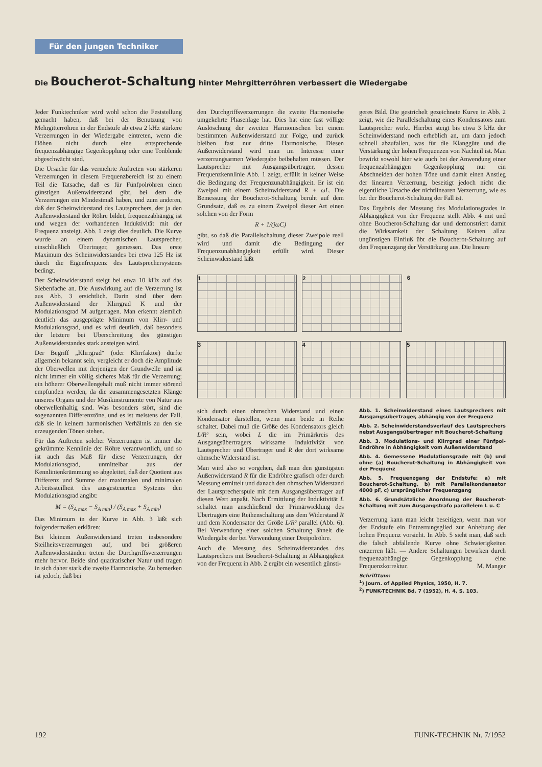Für den jungen Techniker
Die Boucherot-Schaltung hinter Mehrgitterröhren verbessert die Wiedergabe
Jeder Funktechniker wird wohl schon die Feststellung gemacht haben, daß bei der Benutzung von Mehrgitterröhren in der Endstufe ab etwa 2 kHz stärkere Verzerrungen in der Wiedergabe eintreten, wenn die Höhen nicht durch eine entsprechende frequenzabhängige Gegenkopplung oder eine Tonblende abgeschwächt sind.
Die Ursache für das vermehrte Auftreten von stärkeren Verzerrungen in diesem Frequenzbereich ist zu einem Teil die Tatsache, daß es für Fünfpolröhren einen günstigen Außenwiderstand gibt, bei dem die Verzerrungen ein Mindestmaß haben, und zum anderen, daß der Scheinwiderstand des Lautsprechers, der ja den Außenwiderstand der Röhre bildet, frequenzabhängig ist und wegen der vorhandenen Induktivität mit der Frequenz ansteigt. Abb. 1 zeigt dies deutlich. Die Kurve wurde an einem dynamischen Lautsprecher, einschließlich Übertrager, gemessen. Das erste Maximum des Scheinwiderstandes bei etwa 125 Hz ist durch die Eigenfrequenz des Lautsprechersystems bedingt.
Der Scheinwiderstand steigt bei etwa 10 kHz auf das Siebenfache an. Die Auswirkung auf die Verzerrung ist aus Abb. 3 ersichtlich. Darin sind über dem Außenwiderstand der Klirrgrad K und der Modulationsgrad M aufgetragen. Man erkennt ziemlich deutlich das ausgeprägte Minimum von Klirr- und Modulationsgrad, und es wird deutlich, daß besonders der letztere bei Überschreitung des günstigen Außenwiderstandes stark ansteigen wird.
Der Begriff „Klirrgrad“ (oder Klirrfaktor) dürfte allgemein bekannt sein, vergleicht er doch die Amplitude der Oberwellen mit derjenigen der Grundwelle und ist nicht immer ein völlig sicheres Maß für die Verzerrung; ein höherer Oberwellengehalt muß nicht immer störend empfunden werden, da die zusammengesetzten Klänge unseres Organs und der Musikinstrumente von Natur aus oberwellenhaltig sind. Was besonders stört, sind die sogenannten Differenztöne, und es ist meistens der Fall, daß sie in keinem harmonischen Verhältnis zu den sie erzeugenden Tönen stehen.
Für das Auftreten solcher Verzerrungen ist immer die gekrümmte Kennlinie der Röhre verantwortlich, und so ist auch das Maß für diese Verzerrungen, der Modulationsgrad, unmittelbar aus der Kennlinienkrümmung so abgeleitet, daß der Quotient aus Differenz und Summe der maximalen und minimalen Arbeitssteilheit des ausgesteuerten Systems den Modulationsgrad angibt:
M = (S<sub>A max</sub> − S<sub>A min</sub>) / (S<sub>A max</sub> + S<sub>A min</sub>)
Das Minimum in der Kurve in Abb. 3 läßt sich folgendermaßen erklären:
Bei kleinem Außenwiderstand treten insbesondere Steilheitsverzerrungen auf, und bei größeren Außenwiderständen treten die Durchgriffsverzerrungen mehr hervor. Beide sind quadratischer Natur und tragen in sich daher stark die zweite Harmonische. Zu bemerken ist jedoch, daß bei
den Durchgriffsverzerrungen die zweite Harmonische umgekehrte Phasenlage hat. Dies hat eine fast völlige Auslöschung der zweiten Harmonischen bei einem bestimmten Außenwiderstand zur Folge, und zurück bleiben fast nur dritte Harmonische. Diesen Außenwiderstand wird man im Interesse einer verzerrungsarmen Wiedergabe beibehalten müssen. Der Lautsprecher mit Ausgangsübertrager, dessen Frequenzkennlinie Abb. 1 zeigt, erfüllt in keiner Weise die Bedingung der Frequenzunabhängigkeit. Er ist ein Zweipol mit einem Scheinwiderstand R + ωL. Die Bemessung der Boucherot-Schaltung beruht auf dem Grundsatz, daß es zu einem Zweipol dieser Art einen solchen von der Form
R + 1/(jωC)
gibt, so daß die Parallelschaltung dieser Zweipole reell wird und damit die Bedingung der Frequenzunabhängigkeit erfüllt wird. Dieser Scheinwiderstand läßt
geres Bild. Die gestrichelt gezeichnete Kurve in Abb. 2 zeigt, wie die Parallelschaltung eines Kondensators zum Lautsprecher wirkt. Hierbei steigt bis etwa 3 kHz der Scheinwiderstand noch erheblich an, um dann jedoch schnell abzufallen, was für die Klanggüte und die Verstärkung der hohen Frequenzen von Nachteil ist. Man bewirkt sowohl hier wie auch bei der Anwendung einer frequenzabhängigen Gegenkopplung nur ein Abschneiden der hohen Töne und damit einen Anstieg der linearen Verzerrung, beseitigt jedoch nicht die eigentliche Ursache der nichtlinearen Verzerrung, wie es bei der Boucherot-Schaltung der Fall ist.
Das Ergebnis der Messung des Modulationsgrades in Abhängigkeit von der Frequenz stellt Abb. 4 mit und ohne Boucherot-Schaltung dar und demonstriert damit die Wirksamkeit der Schaltung. Keinen allzu ungünstigen Einfluß übt die Boucherot-Schaltung auf den Frequenzgang der Verstärkung aus. Die lineare
1 2 6
3 4 5
sich durch einen ohmschen Widerstand und einen Kondensator darstellen, wenn man beide in Reihe schaltet. Dabei muß die Größe des Kondensators gleich L/R² sein, wobei L die im Primärkreis des Ausgangsübertragers wirksame Induktivität von Lautsprecher und Übertrager und R der dort wirksame ohmsche Widerstand ist.
Man wird also so vorgehen, daß man den günstigsten Außenwiderstand R für die Endröhre grafisch oder durch Messung ermittelt und danach den ohmschen Widerstand der Lautsprecherspule mit dem Ausgangsübertrager auf diesen Wert anpaßt. Nach Ermittlung der Induktivität L schaltet man anschließend der Primärwicklung des Übertragers eine Reihenschaltung aus dem Widerstand R und dem Kondensator der Größe L/R² parallel (Abb. 6). Bei Verwendung einer solchen Schaltung ähnelt die Wiedergabe der bei Verwendung einer Dreipolröhre.
Auch die Messung des Scheinwiderstandes des Lautsprechers mit Boucherot-Schaltung in Abhängigkeit von der Frequenz in Abb. 2 ergibt ein wesentlich günsti-
Abb. 1. Scheinwiderstand eines Lautsprechers mit Ausgangsübertrager, abhängig von der Frequenz
Abb. 2. Scheinwiderstandsverlauf des Lautsprechers nebst Ausgangsübertrager mit Boucherot-Schaltung
Abb. 3. Modulations- und Klirrgrad einer Fünfpol-Endröhre in Abhängigkeit vom Außenwiderstand
Abb. 4. Gemessene Modulationsgrade mit (b) und ohne (a) Boucherot-Schaltung in Abhängigkeit von der Frequenz
Abb. 5. Frequenzgang der Endstufe: a) mit Boucherot-Schaltung, b) mit Parallelkondensator 4000 pF, c) ursprünglicher Frequenzgang
Abb. 6. Grundsätzliche Anordnung der Boucherot-Schaltung mit zum Ausgangstrafo parallelem L u. C
Verzerrung kann man leicht beseitigen, wenn man vor der Endstufe ein Entzerrungsglied zur Anhebung der hohen Frequenz vorsieht. In Abb. 5 sieht man, daß sich die falsch abfallende Kurve ohne Schwierigkeiten entzerren läßt. — Andere Schaltungen bewirken durch frequenzabhängige Gegenkopplung eine Frequenzkorrektur. M. Manger
Schrifttum:
<sup>1</sup>) Journ. of Applied Physics, 1950, H. 7.
<sup>2</sup>) FUNK-TECHNIK Bd. 7 (1952), H. 4, S. 103.
192 FUNK-TECHNIK Nr. 7/1952